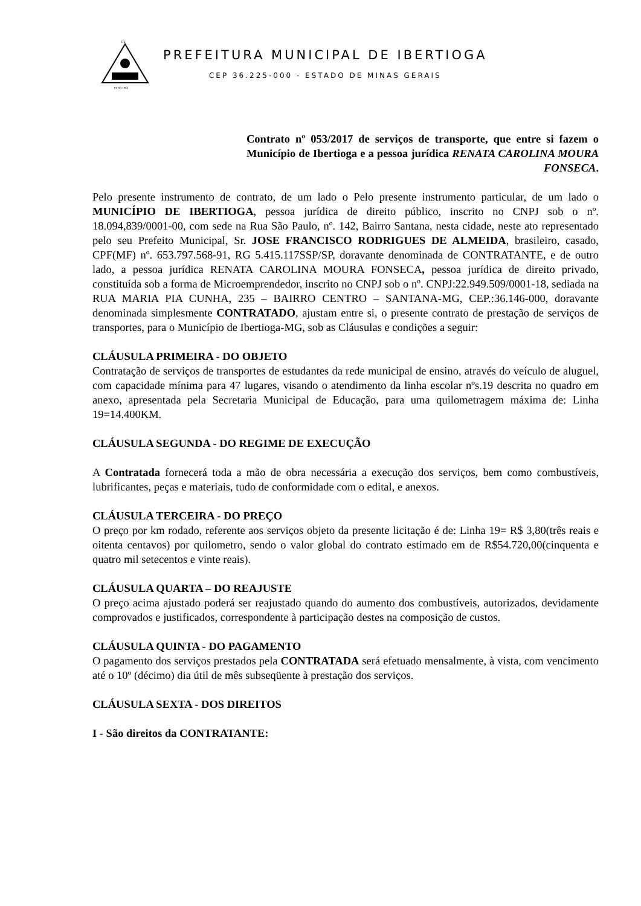DE
01-03-1963
PREFEITURA MUNICIPAL DE IBERTIOGA
CEP 36.225-000 - ESTADO DE MINAS GERAIS
Contrato nº 053/2017 de serviços de transporte, que entre si fazem o Município de Ibertioga e a pessoa jurídica RENATA CAROLINA MOURA FONSECA.
Pelo presente instrumento de contrato, de um lado o Pelo presente instrumento particular, de um lado o MUNICÍPIO DE IBERTIOGA, pessoa jurídica de direito público, inscrito no CNPJ sob o nº. 18.094,839/0001-00, com sede na Rua São Paulo, nº. 142, Bairro Santana, nesta cidade, neste ato representado pelo seu Prefeito Municipal, Sr. JOSE FRANCISCO RODRIGUES DE ALMEIDA, brasileiro, casado, CPF(MF) nº. 653.797.568-91, RG 5.415.117SSP/SP, doravante denominada de CONTRATANTE, e de outro lado, a pessoa jurídica RENATA CAROLINA MOURA FONSECA, pessoa jurídica de direito privado, constituída sob a forma de Microemprendedor, inscrito no CNPJ sob o nº. CNPJ:22.949.509/0001-18, sediada na RUA MARIA PIA CUNHA, 235 – BAIRRO CENTRO – SANTANA-MG, CEP.:36.146-000, doravante denominada simplesmente CONTRATADO, ajustam entre si, o presente contrato de prestação de serviços de transportes, para o Município de Ibertioga-MG, sob as Cláusulas e condições a seguir:
CLÁUSULA PRIMEIRA - DO OBJETO
Contratação de serviços de transportes de estudantes da rede municipal de ensino, através do veículo de aluguel, com capacidade mínima para 47 lugares, visando o atendimento da linha escolar nºs.19 descrita no quadro em anexo, apresentada pela Secretaria Municipal de Educação, para uma quilometragem máxima de: Linha 19=14.400KM.
CLÁUSULA SEGUNDA - DO REGIME DE EXECUÇÃO
A Contratada fornecerá toda a mão de obra necessária a execução dos serviços, bem como combustíveis, lubrificantes, peças e materiais, tudo de conformidade com o edital, e anexos.
CLÁUSULA TERCEIRA - DO PREÇO
O preço por km rodado, referente aos serviços objeto da presente licitação é de: Linha 19= R$ 3,80(três reais e oitenta centavos) por quilometro, sendo o valor global do contrato estimado em de R$54.720,00(cinquenta e quatro mil setecentos e vinte reais).
CLÁUSULA QUARTA – DO REAJUSTE
O preço acima ajustado poderá ser reajustado quando do aumento dos combustíveis, autorizados, devidamente comprovados e justificados, correspondente à participação destes na composição de custos.
CLÁUSULA QUINTA - DO PAGAMENTO
O pagamento dos serviços prestados pela CONTRATADA será efetuado mensalmente, à vista, com vencimento até o 10º (décimo) dia útil de mês subseqüente à prestação dos serviços.
CLÁUSULA SEXTA - DOS DIREITOS
I - São direitos da CONTRATANTE: